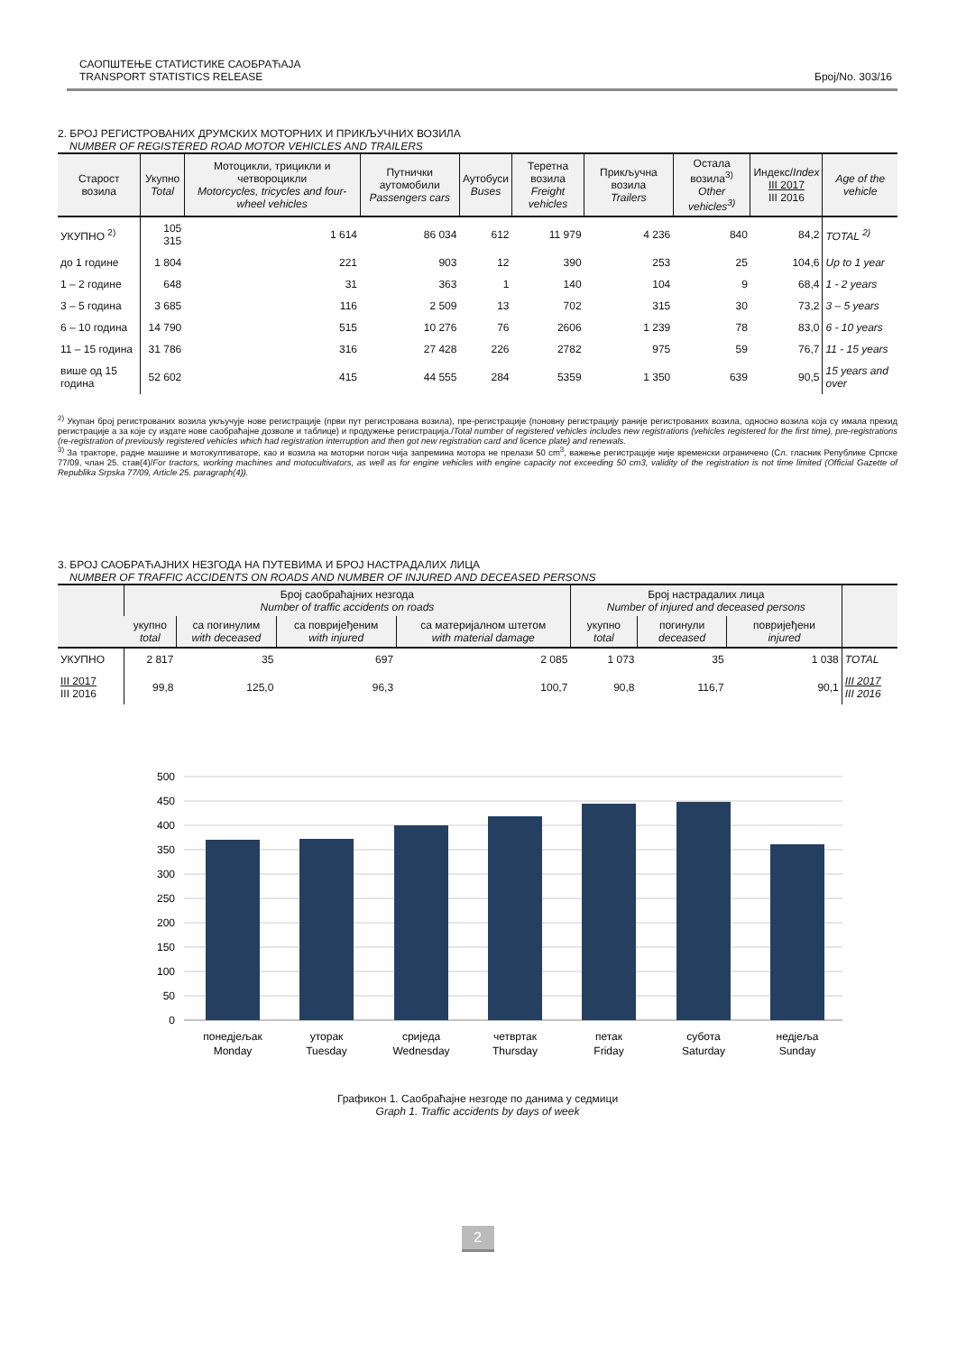САОПШТЕЊЕ СТАТИСТИКЕ САОБРАЋАЈА
TRANSPORT STATISTICS RELEASE
Број/No. 303/16
2. БРОЈ РЕГИСТРОВАНИХ ДРУМСКИХ МОТОРНИХ И ПРИКЉУЧНИХ ВОЗИЛА
NUMBER OF REGISTERED ROAD MOTOR VEHICLES AND TRAILERS
| Старост возила | Укупно Total | Мотоцикли, трицикли и четвороцикли Motorcycles, tricycles and four-wheel vehicles | Путнички аутомобили Passengers cars | Аутобуси Buses | Теретна возила Freight vehicles | Прикључна возила Trailers | Остала возила<sup>3)</sup> Other vehicles<sup>3)</sup> | Индекс/ Index III 2017 III 2016 | Age of the vehicle |
| --- | --- | --- | --- | --- | --- | --- | --- | --- | --- |
| УКУПНО <sup>2)</sup> | 105 315 | 1 614 | 86 034 | 612 | 11 979 | 4 236 | 840 | 84,2 | TOTAL <sup>2)</sup> |
| до 1 године | 1 804 | 221 | 903 | 12 | 390 | 253 | 25 | 104,6 | Up to 1 year |
| 1 – 2 године | 648 | 31 | 363 | 1 | 140 | 104 | 9 | 68,4 | 1 - 2 years |
| 3 – 5 година | 3 685 | 116 | 2 509 | 13 | 702 | 315 | 30 | 73,2 | 3 – 5 years |
| 6 – 10 година | 14 790 | 515 | 10 276 | 76 | 2606 | 1 239 | 78 | 83,0 | 6 - 10 years |
| 11 – 15 година | 31 786 | 316 | 27 428 | 226 | 2782 | 975 | 59 | 76,7 | 11 - 15 years |
| више од 15 година | 52 602 | 415 | 44 555 | 284 | 5359 | 1 350 | 639 | 90,5 | 15 years and over |
<sup>2)</sup> Укупан број регистрованих возила укључује нове регистрације (први пут регистрована возила), пре-регистрације (поновну регистрацију раније регистрованих возила, односно возила која су имала прекид регистрације а за које су издате нове саобраћајне дозволе и таблице) и продужење регистрација./Total number of registered vehicles includes new registrations (vehicles registered for the first time), pre-registrations (re-registration of previously registered vehicles which had registration interruption and then got new registration card and licence plate) and renewals.
<sup>3)</sup> За тракторе, радне машине и мотокултиваторе, као и возила на моторни погон чија запремина мотора не прелази 50 cm<sup>3</sup>, важење регистрације није временски ограничено (Сл. гласник Републике Српске 77/09, члан 25. став(4)/For tractors, working machines and motocultivators, as well as for engine vehicles with engine capacity not exceeding 50 cm3, validity of the registration is not time limited (Official Gazette of Republika Srpska 77/09, Article 25. paragraph(4)).
3. БРОЈ САОБРАЋАЈНИХ НЕЗГОДА НА ПУТЕВИМА И БРОЈ НАСТРАДАЛИХ ЛИЦА
NUMBER OF TRAFFIC ACCIDENTS ON ROADS AND NUMBER OF INJURED AND DECEASED PERSONS
| | Број саобраћајних незгода Number of traffic accidents on roads | | | | Број настрадалих лица Number of injured and deceased persons | | | |
| --- | --- | --- | --- | --- | --- | --- | --- | --- |
| | укупно total | са погинулим with deceased | са повријеђеним with injured | са материјалном штетом with material damage | укупно total | погинули deceased | повријеђени injured | |
| УКУПНО | 2 817 | 35 | 697 | 2 085 | 1 073 | 35 | 1 038 | TOTAL |
| III 2017 III 2016 | 99,8 | 125,0 | 96,3 | 100,7 | 90,8 | 116,7 | 90,1 | III 2017 III 2016 |
500
450
400
350
300
250
200
150
100
50
0
понедјељак
Monday
уторак
Tuesday
сриједа
Wednesday
четвртак
Thursday
петак
Friday
субота
Saturday
недјеља
Sunday
Графикон 1. Саобраћајне незгоде по данима у седмици
Graph 1. Traffic accidents by days of week
2